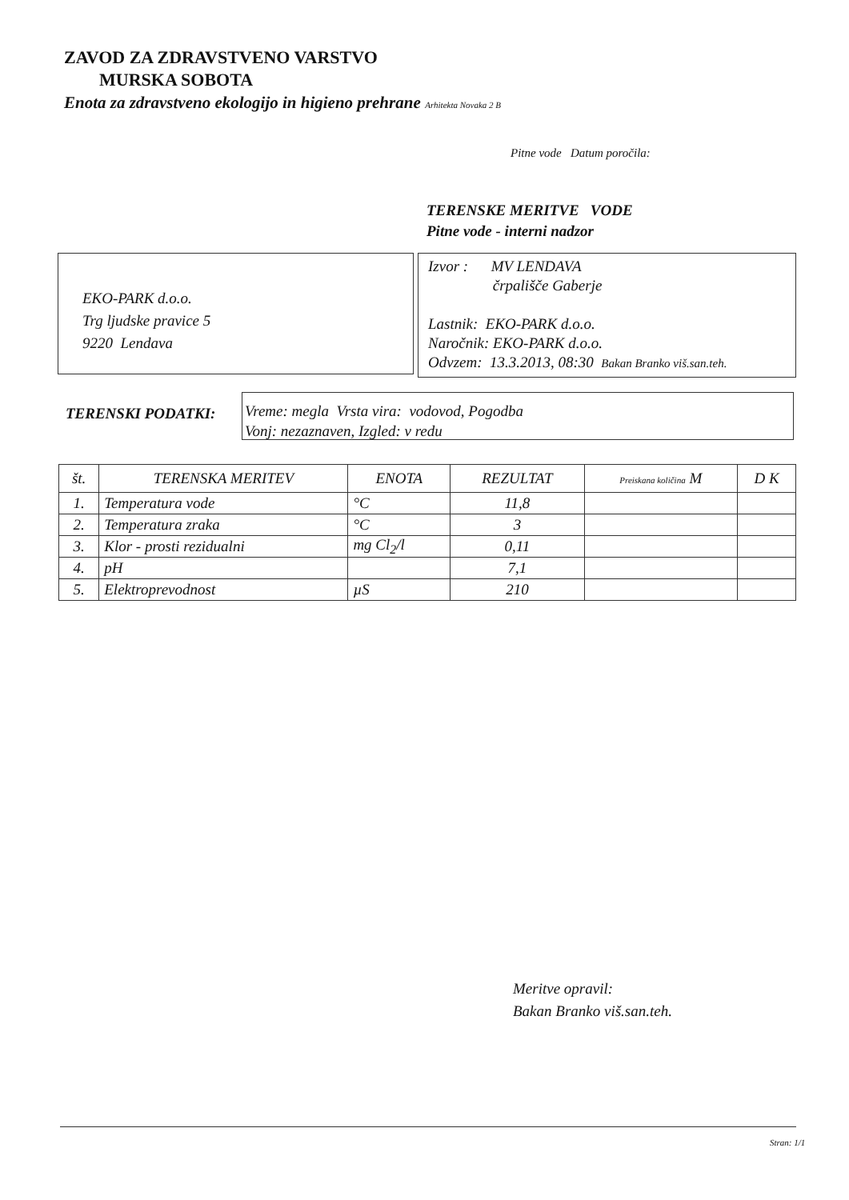ZAVOD ZA ZDRAVSTVENO VARSTVO
MURSKA SOBOTA
Enota za zdravstveno ekologijo in higieno prehrane Arhitekta Novaka 2 B
Pitne vode Datum poročila:
TERENSKE MERITVE VODE
Pitne vode - interni nadzor
EKO-PARK d.o.o.
Trg ljudske pravice 5
9220 Lendava
Izvor : MV LENDAVA
črpališče Gaberje
Lastnik: EKO-PARK d.o.o.
Naročnik: EKO-PARK d.o.o.
Odvzem: 13.3.2013, 08:30 Bakan Branko viš.san.teh.
TERENSKI PODATKI:
Vreme: megla Vrsta vira: vodovod, Pogodba
Vonj: nezaznaven, Izgled: v redu
| št. | TERENSKA MERITEV | ENOTA | REZULTAT | Preiskana količina M | D K |
| --- | --- | --- | --- | --- | --- |
| 1. | Temperatura vode | °C | 11,8 | | |
| 2. | Temperatura zraka | °C | 3 | | |
| 3. | Klor - prosti rezidualni | mg Cl<sub>2</sub>/l | 0,11 | | |
| 4. | pH | | 7,1 | | |
| 5. | Elektroprevodnost | µS | 210 | | |
Meritve opravil:
Bakan Branko viš.san.teh.
Stran: 1/1